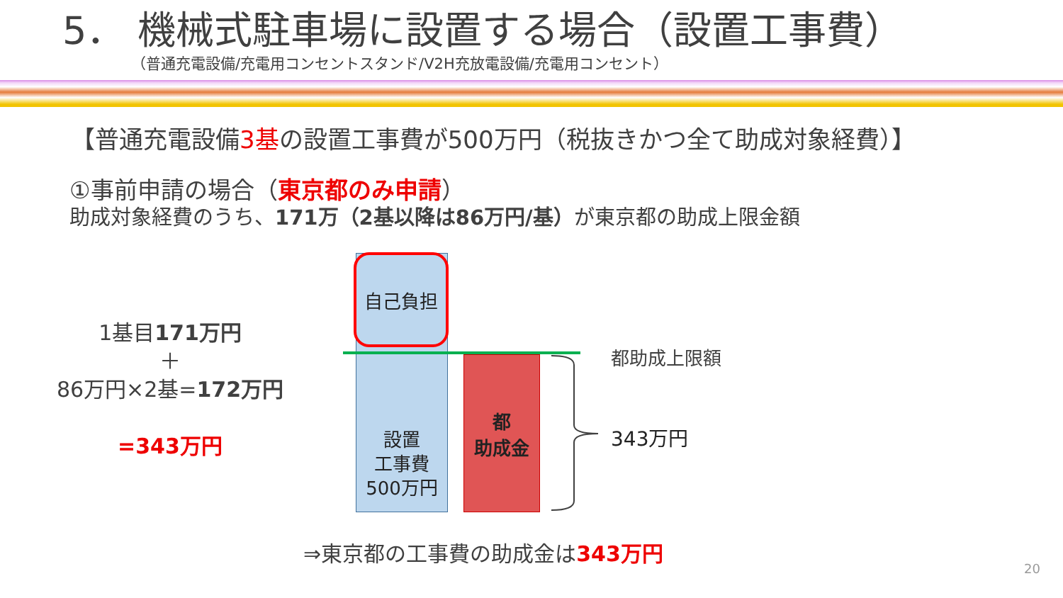5． 機械式駐車場に設置する場合（設置工事費）
（普通充電設備/充電用コンセントスタンド/V2H充放電設備/充電用コンセント）
【普通充電設備3基の設置工事費が500万円（税抜きかつ全て助成対象経費）】
①事前申請の場合（東京都のみ申請）
助成対象経費のうち、171万（2基以降は86万円/基）が東京都の助成上限金額
1基目171万円
＋
86万円×2基=172万円
=343万円
自己負担
設置
工事費
500万円
都
助成金
都助成上限額
343万円
⇒東京都の工事費の助成金は343万円
20